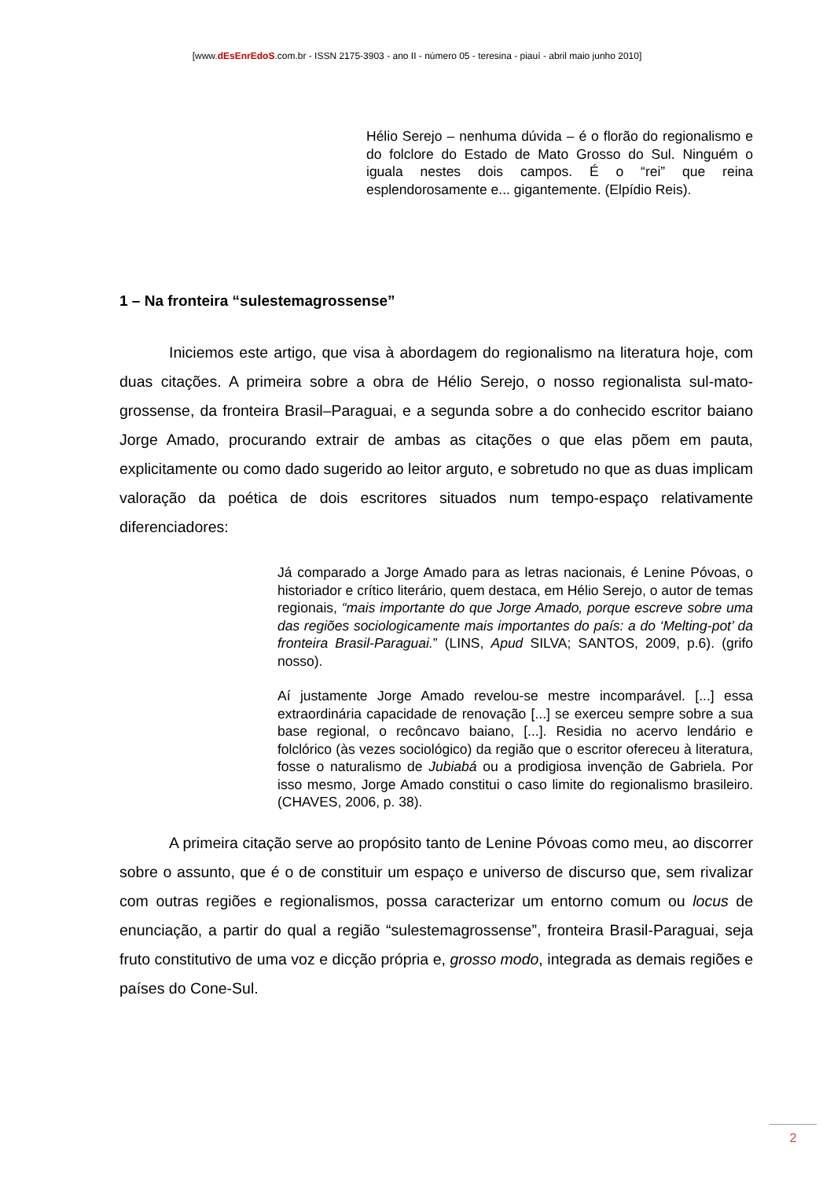[www.dEsEnrEdoS.com.br - ISSN 2175-3903 - ano II - número 05 - teresina - piauí - abril maio junho 2010]
Hélio Serejo – nenhuma dúvida – é o florão do regionalismo e do folclore do Estado de Mato Grosso do Sul. Ninguém o iguala nestes dois campos. É o “rei” que reina esplendorosamente e... gigantemente. (Elpídio Reis).
1 – Na fronteira “sulestemagrossense”
Iniciemos este artigo, que visa à abordagem do regionalismo na literatura hoje, com duas citações. A primeira sobre a obra de Hélio Serejo, o nosso regionalista sul-mato-grossense, da fronteira Brasil–Paraguai, e a segunda sobre a do conhecido escritor baiano Jorge Amado, procurando extrair de ambas as citações o que elas põem em pauta, explicitamente ou como dado sugerido ao leitor arguto, e sobretudo no que as duas implicam valoração da poética de dois escritores situados num tempo-espaço relativamente diferenciadores:
Já comparado a Jorge Amado para as letras nacionais, é Lenine Póvoas, o historiador e crítico literário, quem destaca, em Hélio Serejo, o autor de temas regionais, “mais importante do que Jorge Amado, porque escreve sobre uma das regiões sociologicamente mais importantes do país: a do ‘Melting-pot’ da fronteira Brasil-Paraguai.” (LINS, Apud SILVA; SANTOS, 2009, p.6). (grifo nosso).
Aí justamente Jorge Amado revelou-se mestre incomparável. [...] essa extraordinária capacidade de renovação [...] se exerceu sempre sobre a sua base regional, o recôncavo baiano, [...]. Residia no acervo lendário e folclórico (às vezes sociológico) da região que o escritor ofereceu à literatura, fosse o naturalismo de Jubiabá ou a prodigiosa invenção de Gabriela. Por isso mesmo, Jorge Amado constitui o caso limite do regionalismo brasileiro. (CHAVES, 2006, p. 38).
A primeira citação serve ao propósito tanto de Lenine Póvoas como meu, ao discorrer sobre o assunto, que é o de constituir um espaço e universo de discurso que, sem rivalizar com outras regiões e regionalismos, possa caracterizar um entorno comum ou locus de enunciação, a partir do qual a região “sulestemagrossense”, fronteira Brasil-Paraguai, seja fruto constitutivo de uma voz e dicção própria e, grosso modo, integrada as demais regiões e países do Cone-Sul.
2